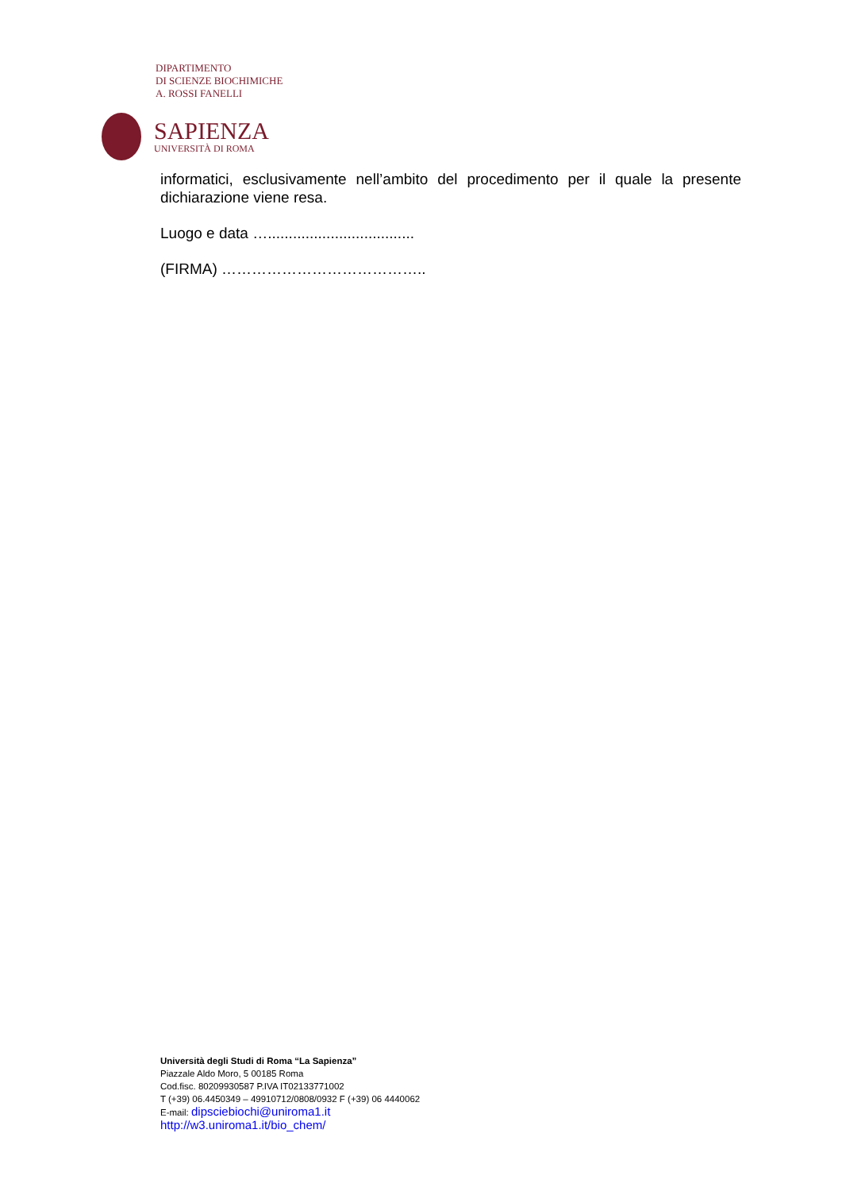DIPARTIMENTO
DI SCIENZE BIOCHIMICHE
A. ROSSI FANELLI
SAPIENZA
UNIVERSITÀ DI ROMA
informatici, esclusivamente nell’ambito del procedimento per il quale la presente dichiarazione viene resa.
Luogo e data …...................................
(FIRMA) …………………………………..
Università degli Studi di Roma “La Sapienza”
Piazzale Aldo Moro, 5 00185 Roma
Cod.fisc. 80209930587 P.IVA IT02133771002
T (+39) 06.4450349 – 49910712/0808/0932 F (+39) 06 4440062
E-mail: dipsciebiochi@uniroma1.it
http://w3.uniroma1.it/bio_chem/